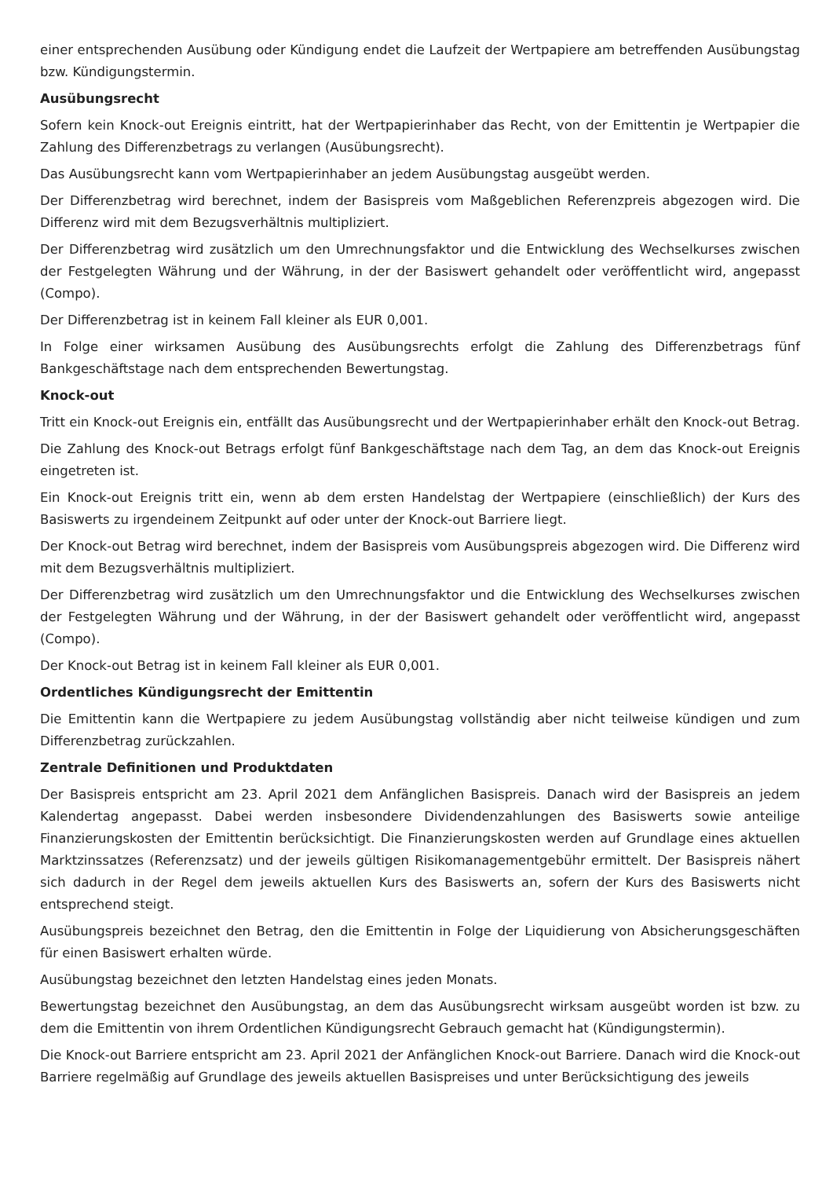einer entsprechenden Ausübung oder Kündigung endet die Laufzeit der Wertpapiere am betreffenden Ausübungstag bzw. Kündigungstermin.
Ausübungsrecht
Sofern kein Knock-out Ereignis eintritt, hat der Wertpapierinhaber das Recht, von der Emittentin je Wertpapier die Zahlung des Differenzbetrags zu verlangen (Ausübungsrecht).
Das Ausübungsrecht kann vom Wertpapierinhaber an jedem Ausübungstag ausgeübt werden.
Der Differenzbetrag wird berechnet, indem der Basispreis vom Maßgeblichen Referenzpreis abgezogen wird. Die Differenz wird mit dem Bezugsverhältnis multipliziert.
Der Differenzbetrag wird zusätzlich um den Umrechnungsfaktor und die Entwicklung des Wechselkurses zwischen der Festgelegten Währung und der Währung, in der der Basiswert gehandelt oder veröffentlicht wird, angepasst (Compo).
Der Differenzbetrag ist in keinem Fall kleiner als EUR 0,001.
In Folge einer wirksamen Ausübung des Ausübungsrechts erfolgt die Zahlung des Differenzbetrags fünf Bankgeschäftstage nach dem entsprechenden Bewertungstag.
Knock-out
Tritt ein Knock-out Ereignis ein, entfällt das Ausübungsrecht und der Wertpapierinhaber erhält den Knock-out Betrag.
Die Zahlung des Knock-out Betrags erfolgt fünf Bankgeschäftstage nach dem Tag, an dem das Knock-out Ereignis eingetreten ist.
Ein Knock-out Ereignis tritt ein, wenn ab dem ersten Handelstag der Wertpapiere (einschließlich) der Kurs des Basiswerts zu irgendeinem Zeitpunkt auf oder unter der Knock-out Barriere liegt.
Der Knock-out Betrag wird berechnet, indem der Basispreis vom Ausübungspreis abgezogen wird. Die Differenz wird mit dem Bezugsverhältnis multipliziert.
Der Differenzbetrag wird zusätzlich um den Umrechnungsfaktor und die Entwicklung des Wechselkurses zwischen der Festgelegten Währung und der Währung, in der der Basiswert gehandelt oder veröffentlicht wird, angepasst (Compo).
Der Knock-out Betrag ist in keinem Fall kleiner als EUR 0,001.
Ordentliches Kündigungsrecht der Emittentin
Die Emittentin kann die Wertpapiere zu jedem Ausübungstag vollständig aber nicht teilweise kündigen und zum Differenzbetrag zurückzahlen.
Zentrale Definitionen und Produktdaten
Der Basispreis entspricht am 23. April 2021 dem Anfänglichen Basispreis. Danach wird der Basispreis an jedem Kalendertag angepasst. Dabei werden insbesondere Dividendenzahlungen des Basiswerts sowie anteilige Finanzierungskosten der Emittentin berücksichtigt. Die Finanzierungskosten werden auf Grundlage eines aktuellen Marktzinssatzes (Referenzsatz) und der jeweils gültigen Risikomanagementgebühr ermittelt. Der Basispreis nähert sich dadurch in der Regel dem jeweils aktuellen Kurs des Basiswerts an, sofern der Kurs des Basiswerts nicht entsprechend steigt.
Ausübungspreis bezeichnet den Betrag, den die Emittentin in Folge der Liquidierung von Absicherungsgeschäften für einen Basiswert erhalten würde.
Ausübungstag bezeichnet den letzten Handelstag eines jeden Monats.
Bewertungstag bezeichnet den Ausübungstag, an dem das Ausübungsrecht wirksam ausgeübt worden ist bzw. zu dem die Emittentin von ihrem Ordentlichen Kündigungsrecht Gebrauch gemacht hat (Kündigungstermin).
Die Knock-out Barriere entspricht am 23. April 2021 der Anfänglichen Knock-out Barriere. Danach wird die Knock-out Barriere regelmäßig auf Grundlage des jeweils aktuellen Basispreises und unter Berücksichtigung des jeweils